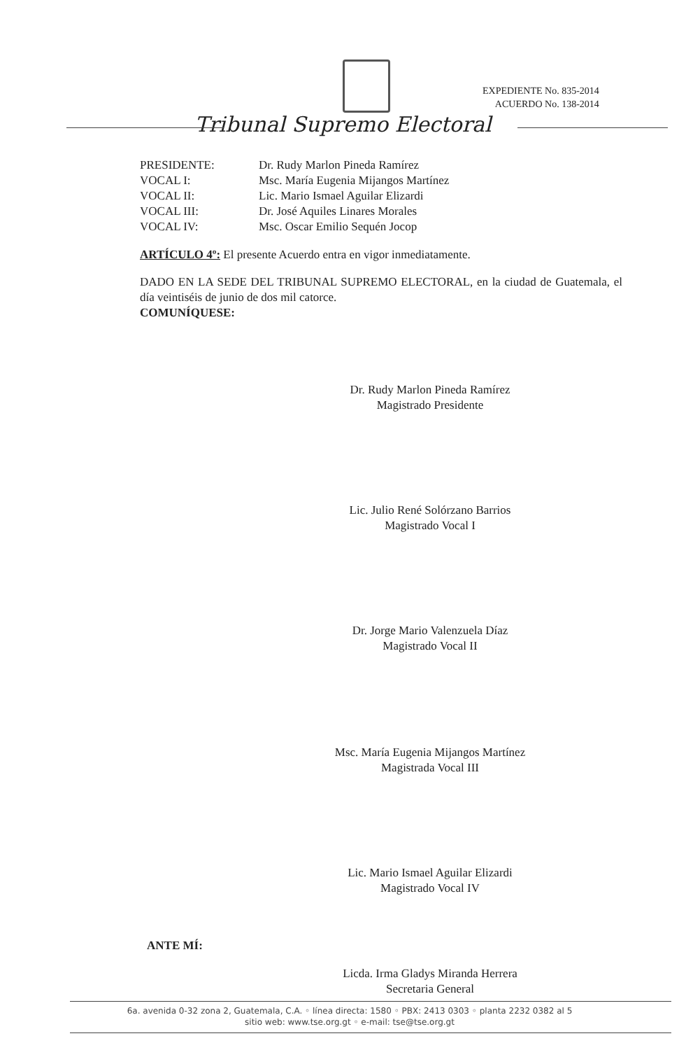EXPEDIENTE No. 835-2014
ACUERDO No. 138-2014
Tribunal Supremo Electoral
PRESIDENTE: Dr. Rudy Marlon Pineda Ramírez VOCAL I: Msc. María Eugenia Mijangos Martínez VOCAL II: Lic. Mario Ismael Aguilar Elizardi VOCAL III: Dr. José Aquiles Linares Morales VOCAL IV: Msc. Oscar Emilio Sequén Jocop
ARTÍCULO 4º: El presente Acuerdo entra en vigor inmediatamente.
DADO EN LA SEDE DEL TRIBUNAL SUPREMO ELECTORAL, en la ciudad de Guatemala, el día veintiséis de junio de dos mil catorce.
COMUNÍQUESE:
Dr. Rudy Marlon Pineda Ramírez
Magistrado Presidente
Lic. Julio René Solórzano Barrios
Magistrado Vocal I
Dr. Jorge Mario Valenzuela Díaz
Magistrado Vocal II
Msc. María Eugenia Mijangos Martínez
Magistrada Vocal III
Lic. Mario Ismael Aguilar Elizardi
Magistrado Vocal IV
ANTE MÍ:
Licda. Irma Gladys Miranda Herrera
Secretaria General
6a. avenida 0-32 zona 2, Guatemala, C.A. ◦ línea directa: 1580 ◦ PBX: 2413 0303 ◦ planta 2232 0382 al 5
sitio web: www.tse.org.gt ◦ e-mail: tse@tse.org.gt